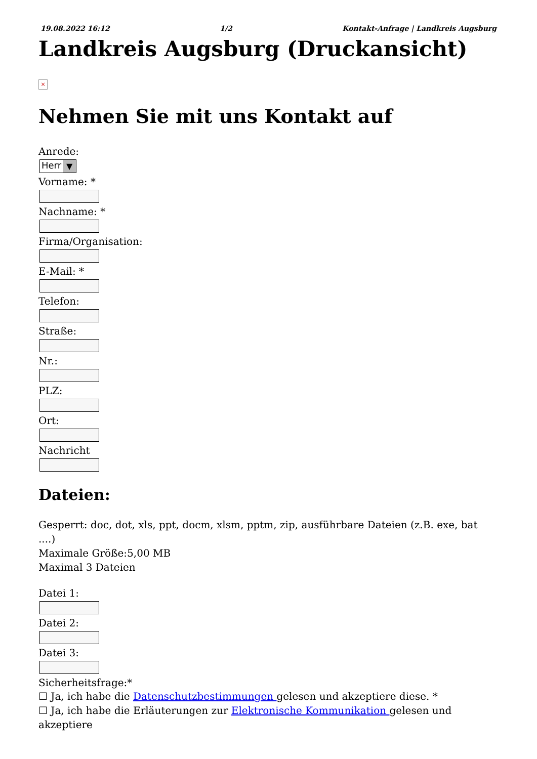19.08.2022 16:12 1/2 Kontakt-Anfrage | Landkreis Augsburg
Landkreis Augsburg (Druckansicht)
×
Nehmen Sie mit uns Kontakt auf
Anrede:
Herr ▼
Vorname: *
Nachname: *
Firma/Organisation:
E-Mail: *
Telefon:
Straße:
Nr.:
PLZ:
Ort:
Nachricht
Dateien:
Gesperrt: doc, dot, xls, ppt, docm, xlsm, pptm, zip, ausführbare Dateien (z.B. exe, bat ....)
Maximale Größe:5,00 MB
Maximal 3 Dateien
Datei 1:
Datei 2:
Datei 3:
Sicherheitsfrage:*
☐ Ja, ich habe die Datenschutzbestimmungen gelesen und akzeptiere diese. *
☐ Ja, ich habe die Erläuterungen zur Elektronische Kommunikation gelesen und akzeptiere